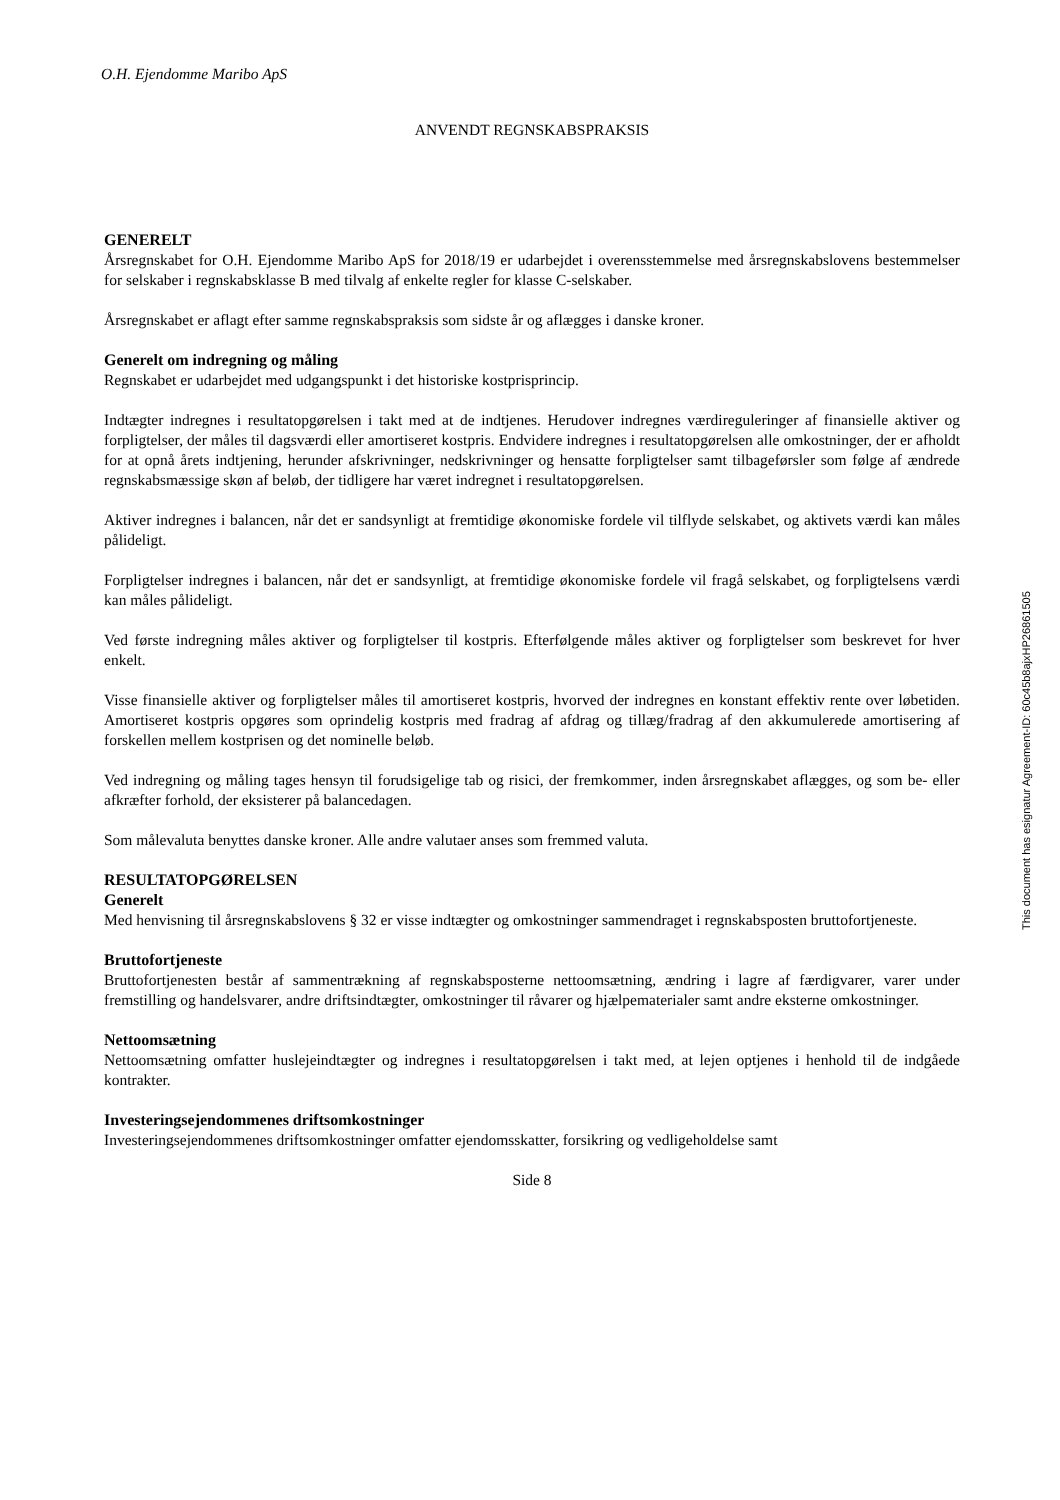O.H. Ejendomme Maribo ApS
ANVENDT REGNSKABSPRAKSIS
GENERELT
Årsregnskabet for O.H. Ejendomme Maribo ApS for 2018/19 er udarbejdet i overensstemmelse med årsregnskabslovens bestemmelser for selskaber i regnskabsklasse B med tilvalg af enkelte regler for klasse C-selskaber.
Årsregnskabet er aflagt efter samme regnskabspraksis som sidste år og aflægges i danske kroner.
Generelt om indregning og måling
Regnskabet er udarbejdet med udgangspunkt i det historiske kostprisprincip.
Indtægter indregnes i resultatopgørelsen i takt med at de indtjenes. Herudover indregnes værdireguleringer af finansielle aktiver og forpligtelser, der måles til dagsværdi eller amortiseret kostpris. Endvidere indregnes i resultatopgørelsen alle omkostninger, der er afholdt for at opnå årets indtjening, herunder afskrivninger, nedskrivninger og hensatte forpligtelser samt tilbageførsler som følge af ændrede regnskabsmæssige skøn af beløb, der tidligere har været indregnet i resultatopgørelsen.
Aktiver indregnes i balancen, når det er sandsynligt at fremtidige økonomiske fordele vil tilflyde selskabet, og aktivets værdi kan måles pålideligt.
Forpligtelser indregnes i balancen, når det er sandsynligt, at fremtidige økonomiske fordele vil fragå selskabet, og forpligtelsens værdi kan måles pålideligt.
Ved første indregning måles aktiver og forpligtelser til kostpris. Efterfølgende måles aktiver og forpligtelser som beskrevet for hver enkelt.
Visse finansielle aktiver og forpligtelser måles til amortiseret kostpris, hvorved der indregnes en konstant effektiv rente over løbetiden. Amortiseret kostpris opgøres som oprindelig kostpris med fradrag af afdrag og tillæg/fradrag af den akkumulerede amortisering af forskellen mellem kostprisen og det nominelle beløb.
Ved indregning og måling tages hensyn til forudsigelige tab og risici, der fremkommer, inden årsregnskabet aflægges, og som be- eller afkræfter forhold, der eksisterer på balancedagen.
Som målevaluta benyttes danske kroner. Alle andre valutaer anses som fremmed valuta.
RESULTATOPGØRELSEN
Generelt
Med henvisning til årsregnskabslovens § 32 er visse indtægter og omkostninger sammendraget i regnskabsposten bruttofortjeneste.
Bruttofortjeneste
Bruttofortjenesten består af sammentrækning af regnskabsposterne nettoomsætning, ændring i lagre af færdigvarer, varer under fremstilling og handelsvarer, andre driftsindtægter, omkostninger til råvarer og hjælpematerialer samt andre eksterne omkostninger.
Nettoomsætning
Nettoomsætning omfatter huslejeindtægter og indregnes i resultatopgørelsen i takt med, at lejen optjenes i henhold til de indgåede kontrakter.
Investeringsejendommenes driftsomkostninger
Investeringsejendommenes driftsomkostninger omfatter ejendomsskatter, forsikring og vedligeholdelse samt
Side 8
This document has esignatur Agreement-ID: 60c45b8ajxHP26861505